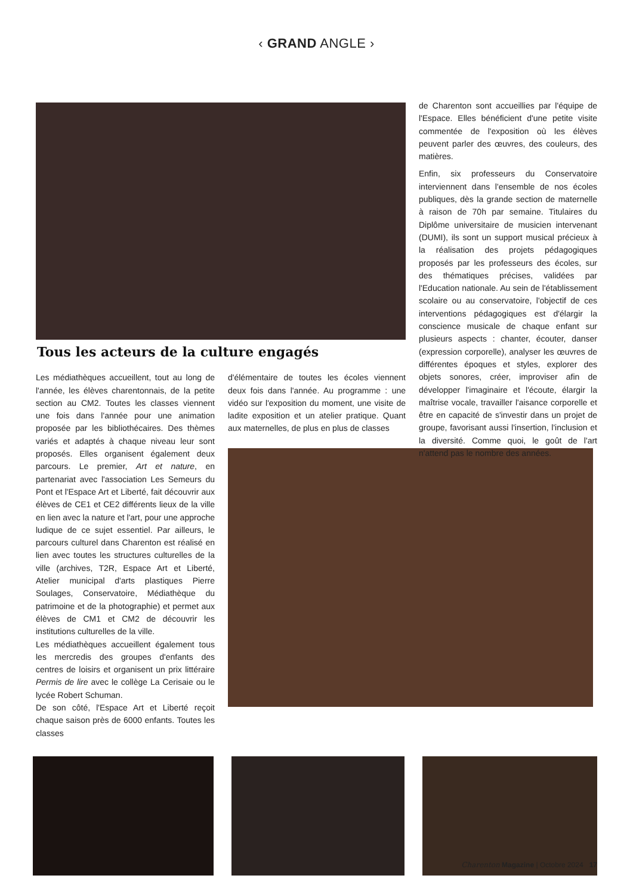‹ GRAND ANGLE ›
Tous les acteurs de la culture engagés
Les médiathèques accueillent, tout au long de l'année, les élèves charentonnais, de la petite section au CM2. Toutes les classes viennent une fois dans l'année pour une animation proposée par les bibliothécaires. Des thèmes variés et adaptés à chaque niveau leur sont proposés. Elles organisent également deux parcours. Le premier, Art et nature, en partenariat avec l'association Les Semeurs du Pont et l'Espace Art et Liberté, fait découvrir aux élèves de CE1 et CE2 différents lieux de la ville en lien avec la nature et l'art, pour une approche ludique de ce sujet essentiel. Par ailleurs, le parcours culturel dans Charenton est réalisé en lien avec toutes les structures culturelles de la ville (archives, T2R, Espace Art et Liberté, Atelier municipal d'arts plastiques Pierre Soulages, Conservatoire, Médiathèque du patrimoine et de la photographie) et permet aux élèves de CM1 et CM2 de découvrir les institutions culturelles de la ville.
Les médiathèques accueillent également tous les mercredis des groupes d'enfants des centres de loisirs et organisent un prix littéraire Permis de lire avec le collège La Cerisaie ou le lycée Robert Schuman.
De son côté, l'Espace Art et Liberté reçoit chaque saison près de 6000 enfants. Toutes les classes
d'élémentaire de toutes les écoles viennent deux fois dans l'année. Au programme : une vidéo sur l'exposition du moment, une visite de ladite exposition et un atelier pratique. Quant aux maternelles, de plus en plus de classes
de Charenton sont accueillies par l'équipe de l'Espace. Elles bénéficient d'une petite visite commentée de l'exposition où les élèves peuvent parler des œuvres, des couleurs, des matières.
Enfin, six professeurs du Conservatoire interviennent dans l'ensemble de nos écoles publiques, dès la grande section de maternelle à raison de 70h par semaine. Titulaires du Diplôme universitaire de musicien intervenant (DUMI), ils sont un support musical précieux à la réalisation des projets pédagogiques proposés par les professeurs des écoles, sur des thématiques précises, validées par l'Education nationale. Au sein de l'établissement scolaire ou au conservatoire, l'objectif de ces interventions pédagogiques est d'élargir la conscience musicale de chaque enfant sur plusieurs aspects : chanter, écouter, danser (expression corporelle), analyser les œuvres de différentes époques et styles, explorer des objets sonores, créer, improviser afin de développer l'imaginaire et l'écoute, élargir la maîtrise vocale, travailler l'aisance corporelle et être en capacité de s'investir dans un projet de groupe, favorisant aussi l'insertion, l'inclusion et la diversité. Comme quoi, le goût de l'art n'attend pas le nombre des années.
Charenton Magazine | Octobre 2024 17